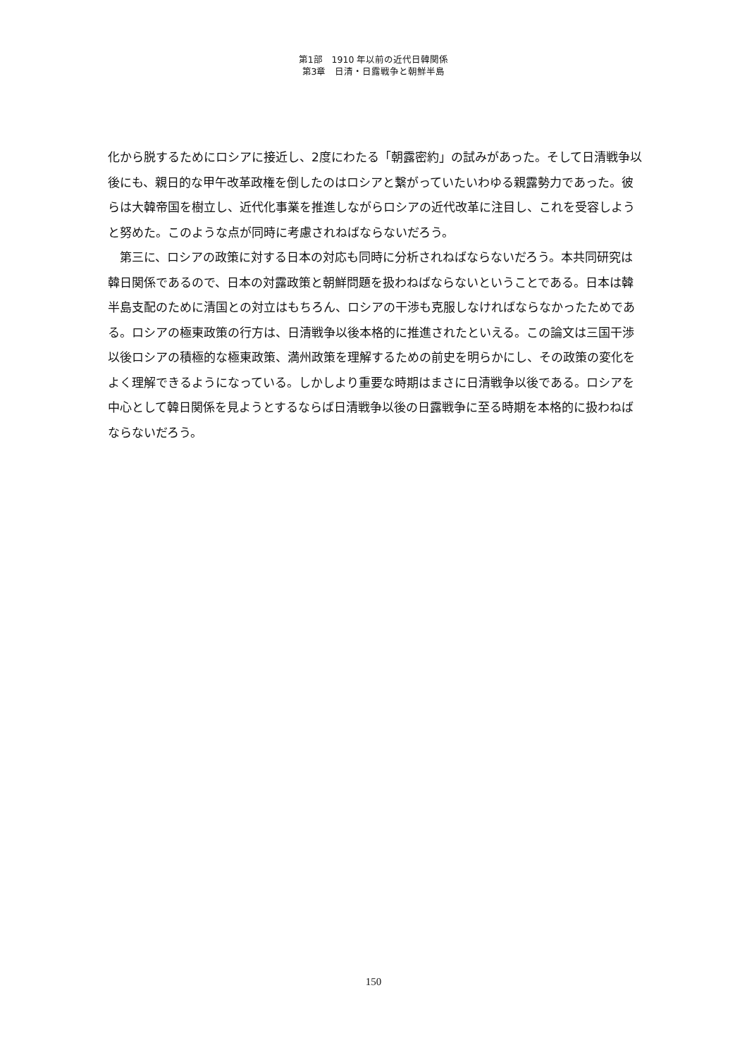第1部　1910 年以前の近代日韓関係
第3章　日清・日露戦争と朝鮮半島
化から脱するためにロシアに接近し、2度にわたる「朝露密約」の試みがあった。そして日清戦争以後にも、親日的な甲午改革政権を倒したのはロシアと繋がっていたいわゆる親露勢力であった。彼らは大韓帝国を樹立し、近代化事業を推進しながらロシアの近代改革に注目し、これを受容しようと努めた。このような点が同時に考慮されねばならないだろう。
第三に、ロシアの政策に対する日本の対応も同時に分析されねばならないだろう。本共同研究は韓日関係であるので、日本の対露政策と朝鮮問題を扱わねばならないということである。日本は韓半島支配のために清国との対立はもちろん、ロシアの干渉も克服しなければならなかったためである。ロシアの極東政策の行方は、日清戦争以後本格的に推進されたといえる。この論文は三国干渉以後ロシアの積極的な極東政策、満州政策を理解するための前史を明らかにし、その政策の変化をよく理解できるようになっている。しかしより重要な時期はまさに日清戦争以後である。ロシアを中心として韓日関係を見ようとするならば日清戦争以後の日露戦争に至る時期を本格的に扱わねばならないだろう。
150